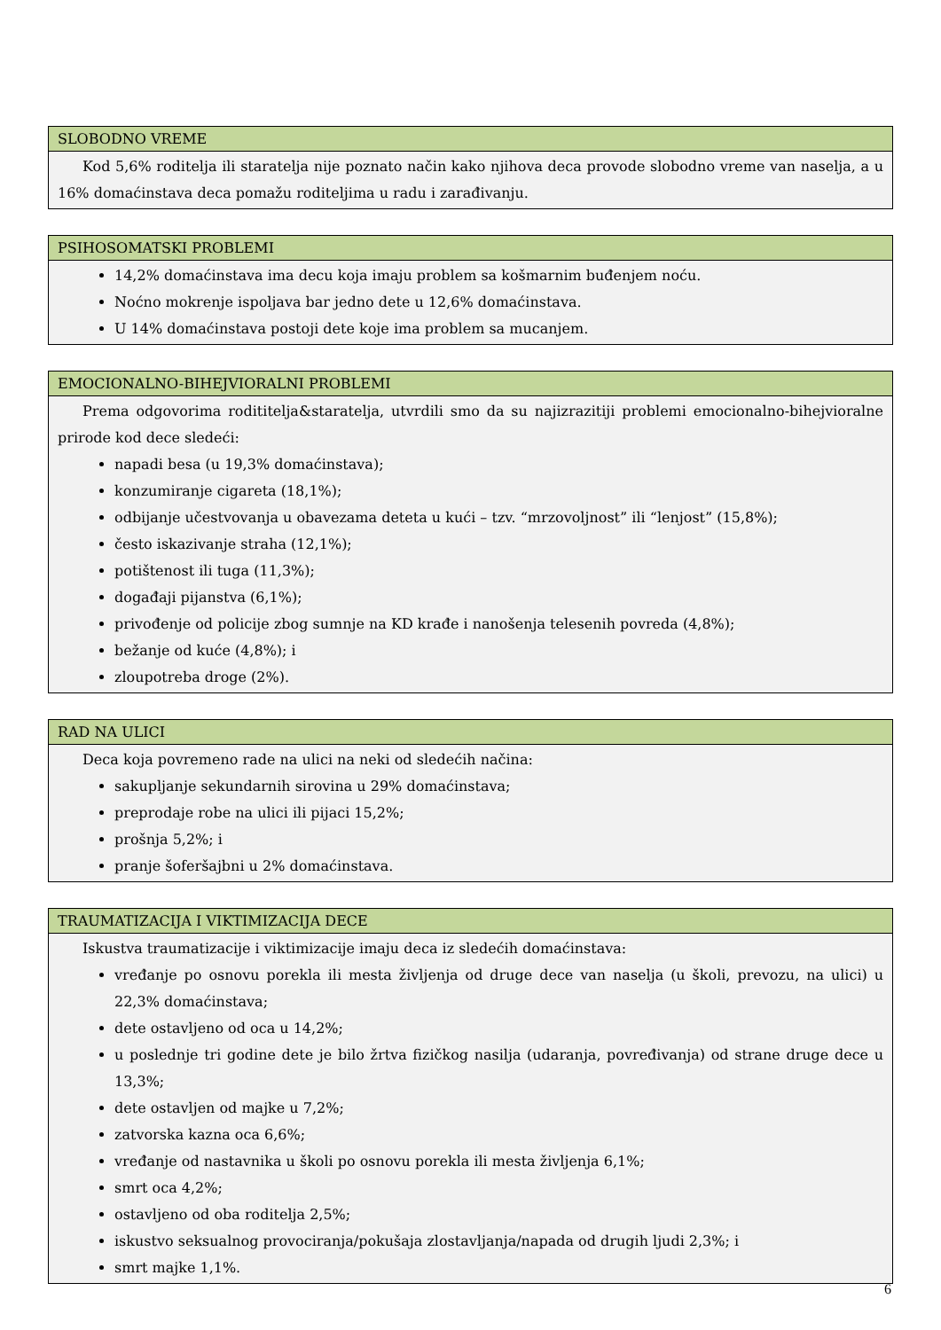SLOBODNO VREME
Kod 5,6% roditelja ili staratelja nije poznato način kako njihova deca provode slobodno vreme van naselja, a u 16% domaćinstava deca pomažu roditeljima u radu i zarađivanju.
PSIHOSOMATSKI PROBLEMI
14,2% domaćinstava ima decu koja imaju problem sa košmarnim buđenjem noću.
Noćno mokrenje ispoljava bar jedno dete u 12,6% domaćinstava.
U 14% domaćinstava postoji dete koje ima problem sa mucanjem.
EMOCIONALNO-BIHEJVIORALNI PROBLEMI
Prema odgovorima rodititelja&staratelja, utvrdili smo da su najizrazitiji problemi emocionalno-bihejvioralne prirode kod dece sledeći:
napadi besa (u 19,3% domaćinstava);
konzumiranje cigareta (18,1%);
odbijanje učestvovanja u obavezama deteta u kući – tzv. “mrzovoljnost” ili “lenjost” (15,8%);
često iskazivanje straha (12,1%);
potištenost ili tuga (11,3%);
događaji pijanstva (6,1%);
privođenje od policije zbog sumnje na KD krađe i nanošenja telesenih povreda (4,8%);
bežanje od kuće (4,8%); i
zloupotreba droge (2%).
RAD NA ULICI
Deca koja povremeno rade na ulici na neki od sledećih načina:
sakupljanje sekundarnih sirovina u 29% domaćinstava;
preprodaje robe na ulici ili pijaci 15,2%;
prošnja 5,2%; i
pranje šoferšajbni u 2% domaćinstava.
TRAUMATIZACIJA I VIKTIMIZACIJA DECE
Iskustva traumatizacije i viktimizacije imaju deca iz sledećih domaćinstava:
vređanje po osnovu porekla ili mesta življenja od druge dece van naselja (u školi, prevozu, na ulici) u 22,3% domaćinstava;
dete ostavljeno od oca u 14,2%;
u poslednje tri godine dete je bilo žrtva fizičkog nasilja (udaranja, povređivanja) od strane druge dece u 13,3%;
dete ostavljen od majke u 7,2%;
zatvorska kazna oca 6,6%;
vređanje od nastavnika u školi po osnovu porekla ili mesta življenja 6,1%;
smrt oca 4,2%;
ostavljeno od oba roditelja 2,5%;
iskustvo seksualnog provociranja/pokušaja zlostavljanja/napada od drugih ljudi 2,3%; i
smrt majke 1,1%.
6